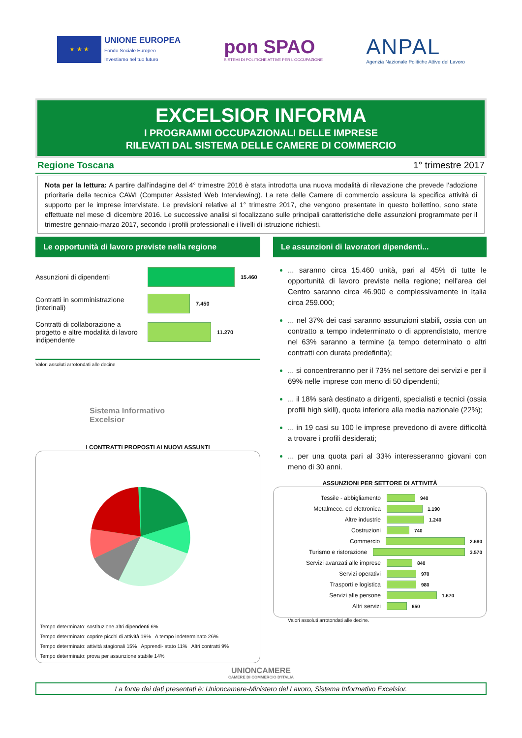★ ★ ★
UNIONE EUROPEA
Fondo Sociale Europeo
Investiamo nel tuo futuro
pon SPAO
SISTEMI DI POLITICHE ATTIVE PER L'OCCUPAZIONE
ANPAL
Agenzia Nazionale Politiche Attive del Lavoro
EXCELSIOR INFORMA
I PROGRAMMI OCCUPAZIONALI DELLE IMPRESE
RILEVATI DAL SISTEMA DELLE CAMERE DI COMMERCIO
Regione Toscana 1° trimestre 2017
Nota per la lettura: A partire dall'indagine del 4° trimestre 2016 è stata introdotta una nuova modalità di rilevazione che prevede l’adozione prioritaria della tecnica CAWI (Computer Assisted Web Interviewing). La rete delle Camere di commercio assicura la specifica attività di supporto per le imprese intervistate. Le previsioni relative al 1° trimestre 2017, che vengono presentate in questo bollettino, sono state effettuate nel mese di dicembre 2016. Le successive analisi si focalizzano sulle principali caratteristiche delle assunzioni programmate per il trimestre gennaio-marzo 2017, secondo i profili professionali e i livelli di istruzione richiesti.
Le opportunità di lavoro previste nella regione
Assunzioni di dipendenti
15.460
Contratti in somministrazione (interinali)
7.450
Contratti di collaborazione a progetto e altre modalità di lavoro indipendente
11.270
Valori assoluti arrotondati alle decine
Sistema Informativo
Excelsior
I CONTRATTI PROPOSTI AI NUOVI ASSUNTI
Tempo determinato: sostituzione altri dipendenti 6% Tempo determinato: coprire picchi di attività 19% A tempo indeterminato 26% Tempo determinato: attività stagionali 15% Apprendi- stato 11% Altri contratti 9% Tempo determinato: prova per assunzione stabile 14%
Le assunzioni di lavoratori dipendenti...
... saranno circa 15.460 unità, pari al 45% di tutte le opportunità di lavoro previste nella regione; nell'area del Centro saranno circa 46.900 e complessivamente in Italia circa 259.000;
... nel 37% dei casi saranno assunzioni stabili, ossia con un contratto a tempo indeterminato o di apprendistato, mentre nel 63% saranno a termine (a tempo determinato o altri contratti con durata predefinita);
... si concentreranno per il 73% nel settore dei servizi e per il 69% nelle imprese con meno di 50 dipendenti;
... il 18% sarà destinato a dirigenti, specialisti e tecnici (ossia profili high skill), quota inferiore alla media nazionale (22%);
... in 19 casi su 100 le imprese prevedono di avere difficoltà a trovare i profili desiderati;
... per una quota pari al 33% interesseranno giovani con meno di 30 anni.
ASSUNZIONI PER SETTORE DI ATTIVITÀ
Tessile - abbigliamento
940
Metalmecc. ed elettronica
1.190
Altre industrie
1.240
Costruzioni
740
Commercio
2.680
Turismo e ristorazione
3.570
Servizi avanzati alle imprese
840
Servizi operativi
970
Trasporti e logistica
980
Servizi alle persone
1.670
Altri servizi
650
Valori assoluti arrotondati alle decine.
UNIONCAMERE
CAMERE DI COMMERCIO D'ITALIA
La fonte dei dati presentati è: Unioncamere-Ministero del Lavoro, Sistema Informativo Excelsior.